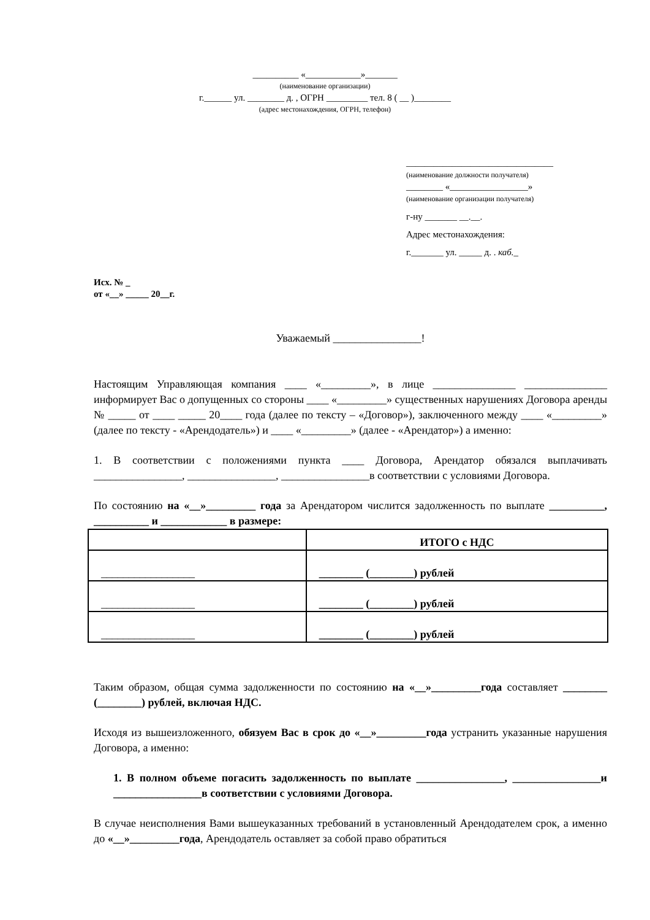__________ «____________»_______
(наименование организации)
г.______ ул. ________ д. , ОГРН _________ тел. 8 ( __ )________
(адрес местонахождения, ОГРН, телефон)
________________________________
(наименование должности получателя)
________ «_________________»
(наименование организации получателя)
г-ну _______ __.__.
Адрес местонахождения:
г._______ ул. _____ д. . каб._
Исх. № _
от «__» _____ 20__г.
Уважаемый ________________!
Настоящим Управляющая компания ____ «_________», в лице _______________ _______________ информирует Вас о допущенных со стороны ____ «_________» существенных нарушениях Договора аренды № _____ от ____ _____ 20____ года (далее по тексту – «Договор»), заключенного между ____ «_________» (далее по тексту - «Арендодатель») и ____ «_________» (далее - «Арендатор») а именно:
1. В соответствии с положениями пункта ____ Договора, Арендатор обязался выплачивать ________________, ________________, ________________в соответствии с условиями Договора.
По состоянию на «__»_________ года за Арендатором числится задолженность по выплате __________, __________ и ____________ в размере:
| | ИТОГО с НДС |
| --- | --- |
| _________________ | ________ (________) рублей |
| _________________ | ________ (________) рублей |
| _________________ | ________ (________) рублей |
Таким образом, общая сумма задолженности по состоянию на «__»_________года составляет ________ (________) рублей, включая НДС.
Исходя из вышеизложенного, обязуем Вас в срок до «__»_________года устранить указанные нарушения Договора, а именно:
1. В полном объеме погасить задолженность по выплате ________________, ________________и ________________в соответствии с условиями Договора.
В случае неисполнения Вами вышеуказанных требований в установленный Арендодателем срок, а именно до «__»_________года, Арендодатель оставляет за собой право обратиться